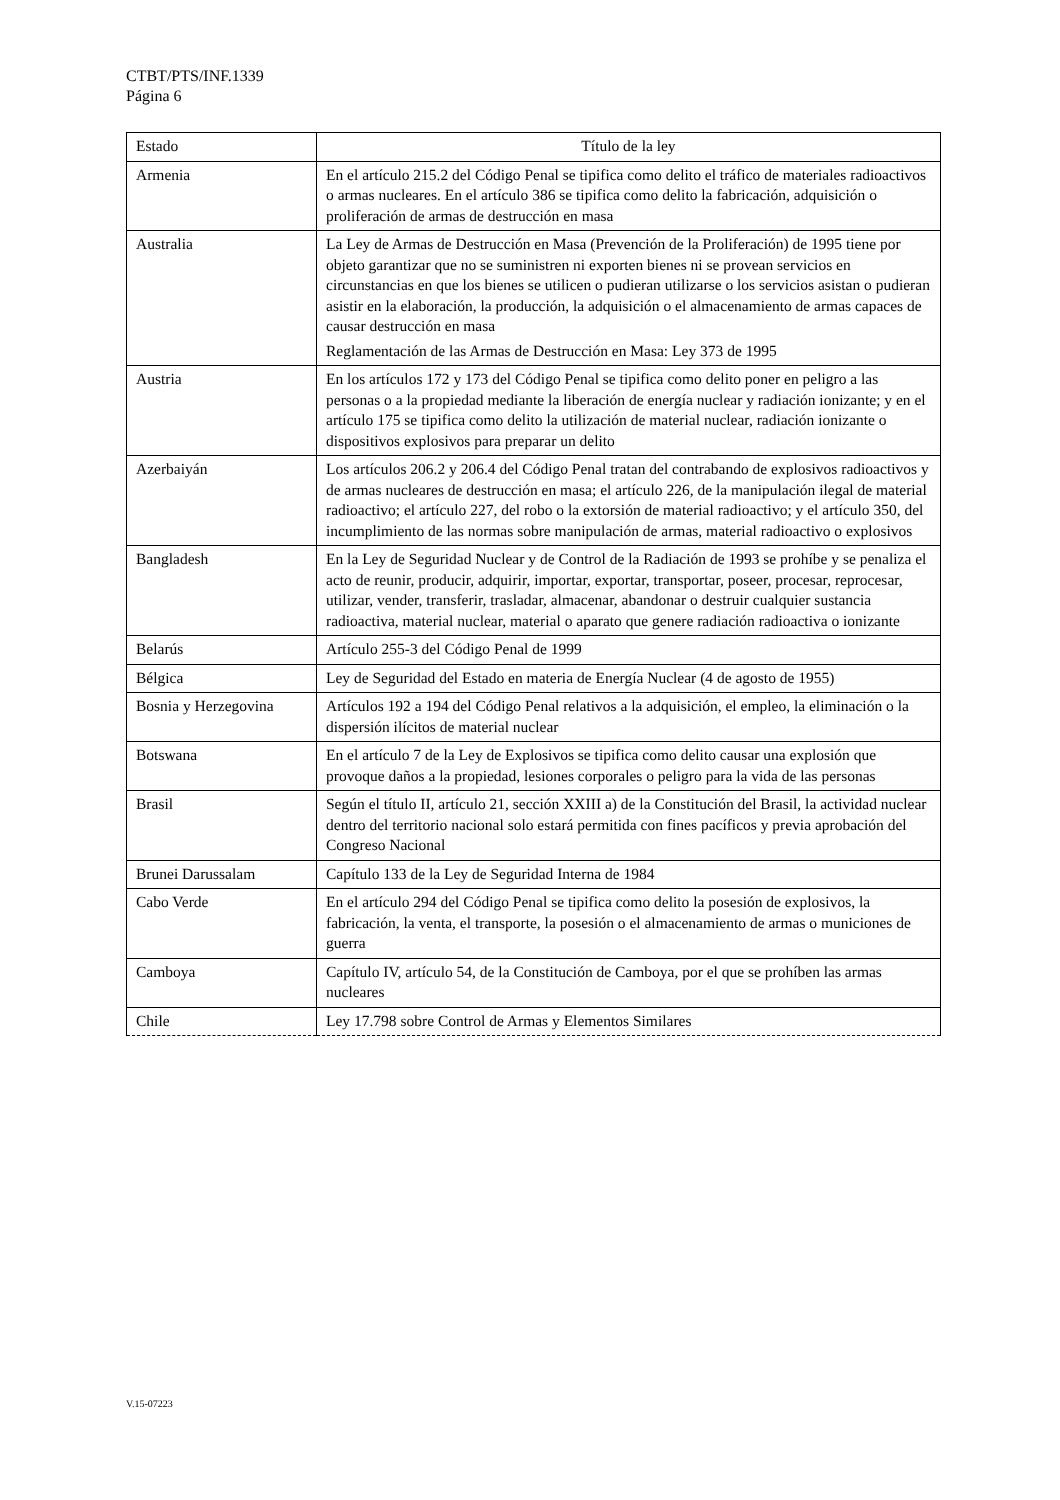CTBT/PTS/INF.1339
Página 6
| Estado | Título de la ley |
| --- | --- |
| Armenia | En el artículo 215.2 del Código Penal se tipifica como delito el tráfico de materiales radioactivos o armas nucleares. En el artículo 386 se tipifica como delito la fabricación, adquisición o proliferación de armas de destrucción en masa |
| Australia | La Ley de Armas de Destrucción en Masa (Prevención de la Proliferación) de 1995 tiene por objeto garantizar que no se suministren ni exporten bienes ni se provean servicios en circunstancias en que los bienes se utilicen o pudieran utilizarse o los servicios asistan o pudieran asistir en la elaboración, la producción, la adquisición o el almacenamiento de armas capaces de causar destrucción en masa Reglamentación de las Armas de Destrucción en Masa: Ley 373 de 1995 |
| Austria | En los artículos 172 y 173 del Código Penal se tipifica como delito poner en peligro a las personas o a la propiedad mediante la liberación de energía nuclear y radiación ionizante; y en el artículo 175 se tipifica como delito la utilización de material nuclear, radiación ionizante o dispositivos explosivos para preparar un delito |
| Azerbaiyán | Los artículos 206.2 y 206.4 del Código Penal tratan del contrabando de explosivos radioactivos y de armas nucleares de destrucción en masa; el artículo 226, de la manipulación ilegal de material radioactivo; el artículo 227, del robo o la extorsión de material radioactivo; y el artículo 350, del incumplimiento de las normas sobre manipulación de armas, material radioactivo o explosivos |
| Bangladesh | En la Ley de Seguridad Nuclear y de Control de la Radiación de 1993 se prohíbe y se penaliza el acto de reunir, producir, adquirir, importar, exportar, transportar, poseer, procesar, reprocesar, utilizar, vender, transferir, trasladar, almacenar, abandonar o destruir cualquier sustancia radioactiva, material nuclear, material o aparato que genere radiación radioactiva o ionizante |
| Belarús | Artículo 255-3 del Código Penal de 1999 |
| Bélgica | Ley de Seguridad del Estado en materia de Energía Nuclear (4 de agosto de 1955) |
| Bosnia y Herzegovina | Artículos 192 a 194 del Código Penal relativos a la adquisición, el empleo, la eliminación o la dispersión ilícitos de material nuclear |
| Botswana | En el artículo 7 de la Ley de Explosivos se tipifica como delito causar una explosión que provoque daños a la propiedad, lesiones corporales o peligro para la vida de las personas |
| Brasil | Según el título II, artículo 21, sección XXIII a) de la Constitución del Brasil, la actividad nuclear dentro del territorio nacional solo estará permitida con fines pacíficos y previa aprobación del Congreso Nacional |
| Brunei Darussalam | Capítulo 133 de la Ley de Seguridad Interna de 1984 |
| Cabo Verde | En el artículo 294 del Código Penal se tipifica como delito la posesión de explosivos, la fabricación, la venta, el transporte, la posesión o el almacenamiento de armas o municiones de guerra |
| Camboya | Capítulo IV, artículo 54, de la Constitución de Camboya, por el que se prohíben las armas nucleares |
| Chile | Ley 17.798 sobre Control de Armas y Elementos Similares |
V.15-07223